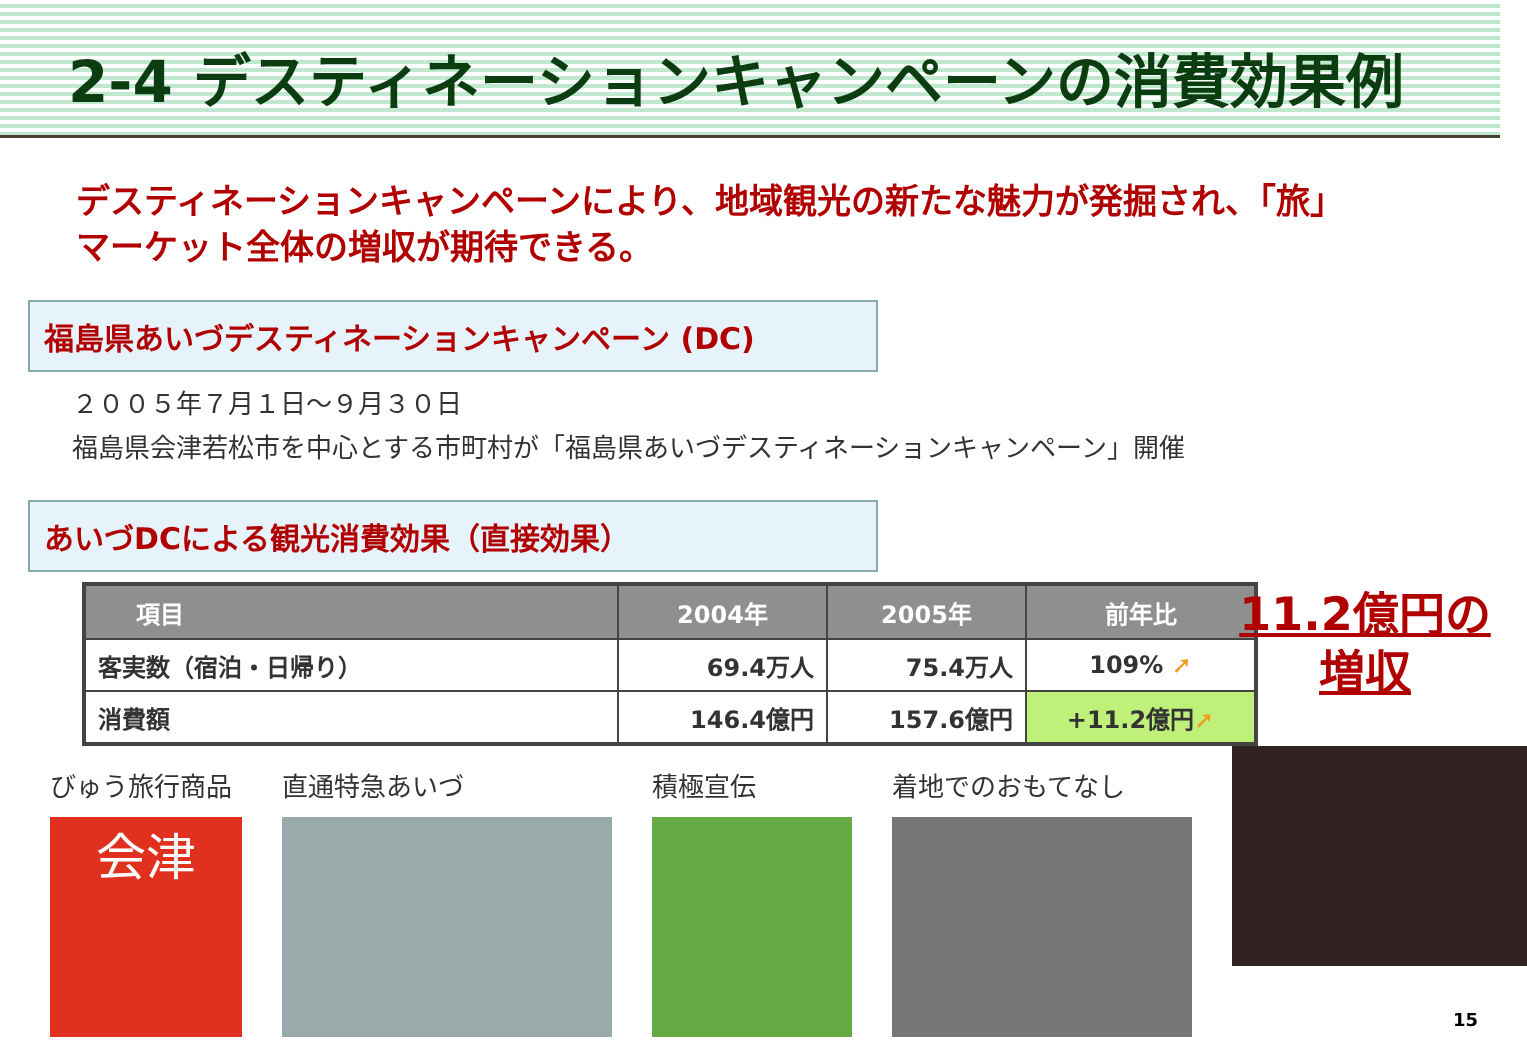2-4 デスティネーションキャンペーンの消費効果例
デスティネーションキャンペーンにより、地域観光の新たな魅力が発掘され、「旅」
マーケット全体の増収が期待できる。
福島県あいづデスティネーションキャンペーン (DC)
２００５年７月１日～９月３０日
福島県会津若松市を中心とする市町村が「福島県あいづデスティネーションキャンペーン」開催
あいづDCによる観光消費効果（直接効果）
| 項目 | 2004年 | 2005年 | 前年比 |
| --- | --- | --- | --- |
| 客実数（宿泊・日帰り） | 69.4万人 | 75.4万人 | 109% ➚ |
| 消費額 | 146.4億円 | 157.6億円 | +11.2億円 ➚ |
11.2億円の
増収
びゅう旅行商品
会津
直通特急あいづ 積極宣伝 着地でのおもてなし
15